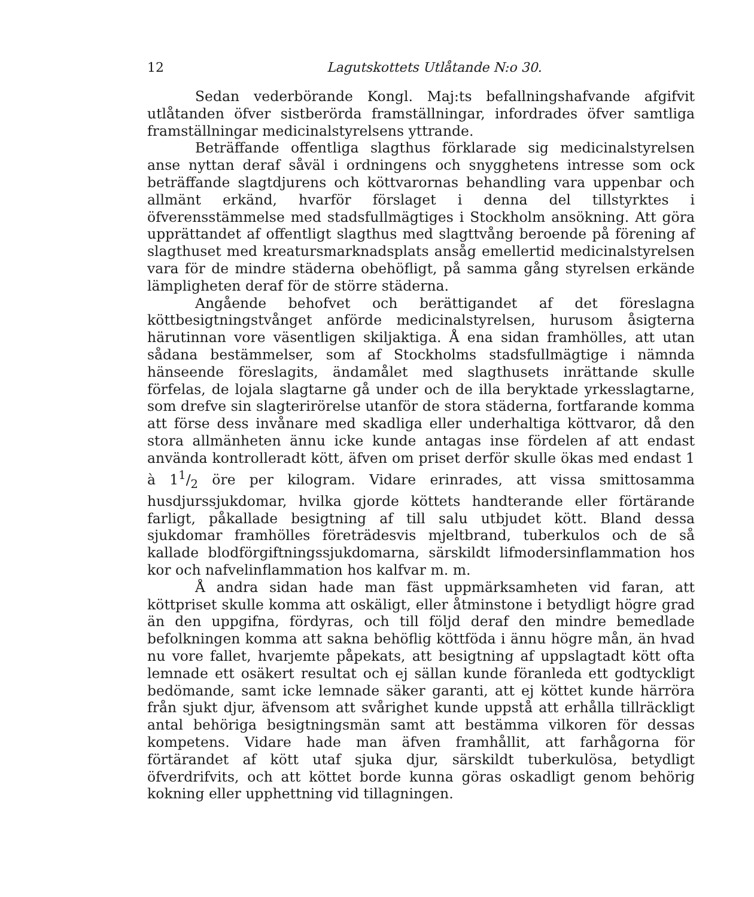12 Lagutskottets Utlåtande N:o 30.
Sedan vederbörande Kongl. Maj:ts befallningshafvande afgifvit utlåtanden öfver sistberörda framställningar, infordrades öfver samtliga framställningar medicinalstyrelsens yttrande.
Beträffande offentliga slagthus förklarade sig medicinalstyrelsen anse nyttan deraf såväl i ordningens och snygghetens intresse som ock beträffande slagtdjurens och köttvarornas behandling vara uppenbar och allmänt erkänd, hvarför förslaget i denna del tillstyrktes i öfverensstämmelse med stadsfullmägtiges i Stockholm ansökning. Att göra upprättandet af offentligt slagthus med slagttvång beroende på förening af slagthuset med kreatursmarknadsplats ansåg emellertid medicinalstyrelsen vara för de mindre städerna obehöfligt, på samma gång styrelsen erkände lämpligheten deraf för de större städerna.
Angående behofvet och berättigandet af det föreslagna köttbesigtningstvånget anförde medicinalstyrelsen, hurusom åsigterna härutinnan vore väsentligen skiljaktiga. Å ena sidan framhölles, att utan sådana bestämmelser, som af Stockholms stadsfullmägtige i nämnda hänseende föreslagits, ändamålet med slagthusets inrättande skulle förfelas, de lojala slagtarne gå under och de illa beryktade yrkesslagtarne, som drefve sin slagterirörelse utanför de stora städerna, fortfarande komma att förse dess invånare med skadliga eller underhaltiga köttvaror, då den stora allmänheten ännu icke kunde antagas inse fördelen af att endast använda kontrolleradt kött, äfven om priset derför skulle ökas med endast 1 à 11/2 öre per kilogram. Vidare erinrades, att vissa smittosamma husdjurssjukdomar, hvilka gjorde köttets handterande eller förtärande farligt, påkallade besigtning af till salu utbjudet kött. Bland dessa sjukdomar framhölles företrädesvis mjeltbrand, tuberkulos och de så kallade blodförgiftningssjukdomarna, särskildt lifmodersinflammation hos kor och nafvelinflammation hos kalfvar m. m.
Å andra sidan hade man fäst uppmärksamheten vid faran, att köttpriset skulle komma att oskäligt, eller åtminstone i betydligt högre grad än den uppgifna, fördyras, och till följd deraf den mindre bemedlade befolkningen komma att sakna behöflig köttföda i ännu högre mån, än hvad nu vore fallet, hvarjemte påpekats, att besigtning af uppslagtadt kött ofta lemnade ett osäkert resultat och ej sällan kunde föranleda ett godtyckligt bedömande, samt icke lemnade säker garanti, att ej köttet kunde härröra från sjukt djur, äfvensom att svårighet kunde uppstå att erhålla tillräckligt antal behöriga besigtningsmän samt att bestämma vilkoren för dessas kompetens. Vidare hade man äfven framhållit, att farhågorna för förtärandet af kött utaf sjuka djur, särskildt tuberkulösa, betydligt öfverdrifvits, och att köttet borde kunna göras oskadligt genom behörig kokning eller upphettning vid tillagningen.